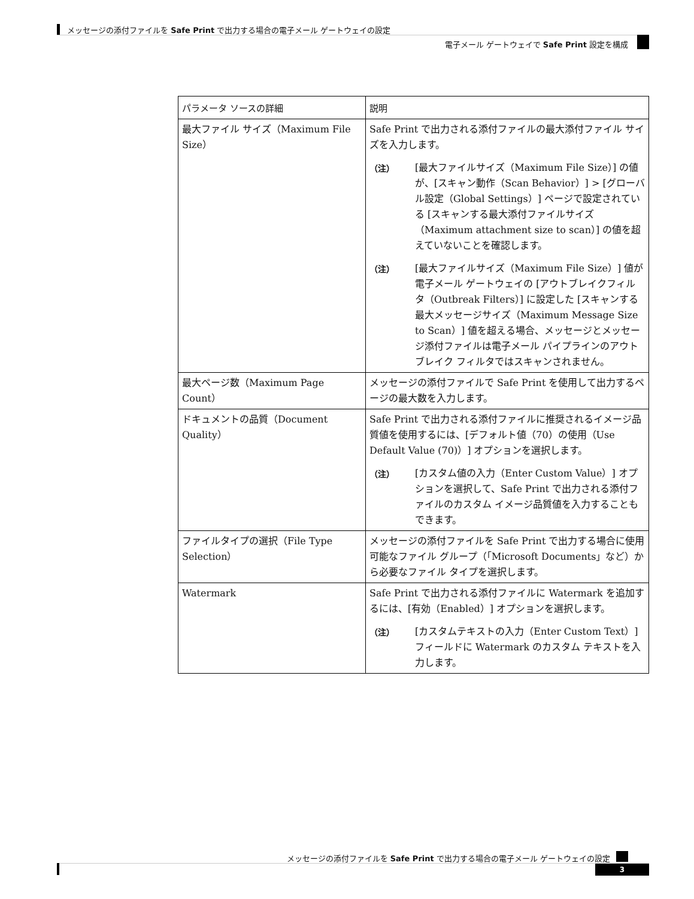メッセージの添付ファイルを Safe Print で出力する場合の電子メール ゲートウェイの設定
電子メール ゲートウェイで Safe Print 設定を構成
| パラメータ ソースの詳細 | 説明 |
| --- | --- |
| 最大ファイル サイズ（Maximum File Size） | Safe Print で出力される添付ファイルの最大添付ファイル サイズを入力します。 （注） [最大ファイルサイズ（Maximum File Size）] の値が、[スキャン動作（Scan Behavior）] > [グローバル設定（Global Settings）] ページで設定されている [スキャンする最大添付ファイルサイズ（Maximum attachment size to scan）] の値を超えていないことを確認します。 （注） [最大ファイルサイズ（Maximum File Size）] 値が電子メール ゲートウェイの [アウトブレイクフィルタ（Outbreak Filters）] に設定した [スキャンする最大メッセージサイズ（Maximum Message Size to Scan）] 値を超える場合、メッセージとメッセージ添付ファイルは電子メール パイプラインのアウトブレイク フィルタではスキャンされません。 |
| 最大ページ数（Maximum Page Count） | メッセージの添付ファイルで Safe Print を使用して出力するページの最大数を入力します。 |
| ドキュメントの品質（Document Quality） | Safe Print で出力される添付ファイルに推奨されるイメージ品質値を使用するには、[デフォルト値（70）の使用（Use Default Value (70)）] オプションを選択します。 （注） [カスタム値の入力（Enter Custom Value）] オプションを選択して、Safe Print で出力される添付ファイルのカスタム イメージ品質値を入力することもできます。 |
| ファイルタイプの選択（File Type Selection） | メッセージの添付ファイルを Safe Print で出力する場合に使用可能なファイル グループ（「Microsoft Documents」など）から必要なファイル タイプを選択します。 |
| Watermark | Safe Print で出力される添付ファイルに Watermark を追加するには、[有効（Enabled）] オプションを選択します。 （注） [カスタムテキストの入力（Enter Custom Text）] フィールドに Watermark のカスタム テキストを入力します。 |
メッセージの添付ファイルを Safe Print で出力する場合の電子メール ゲートウェイの設定
3